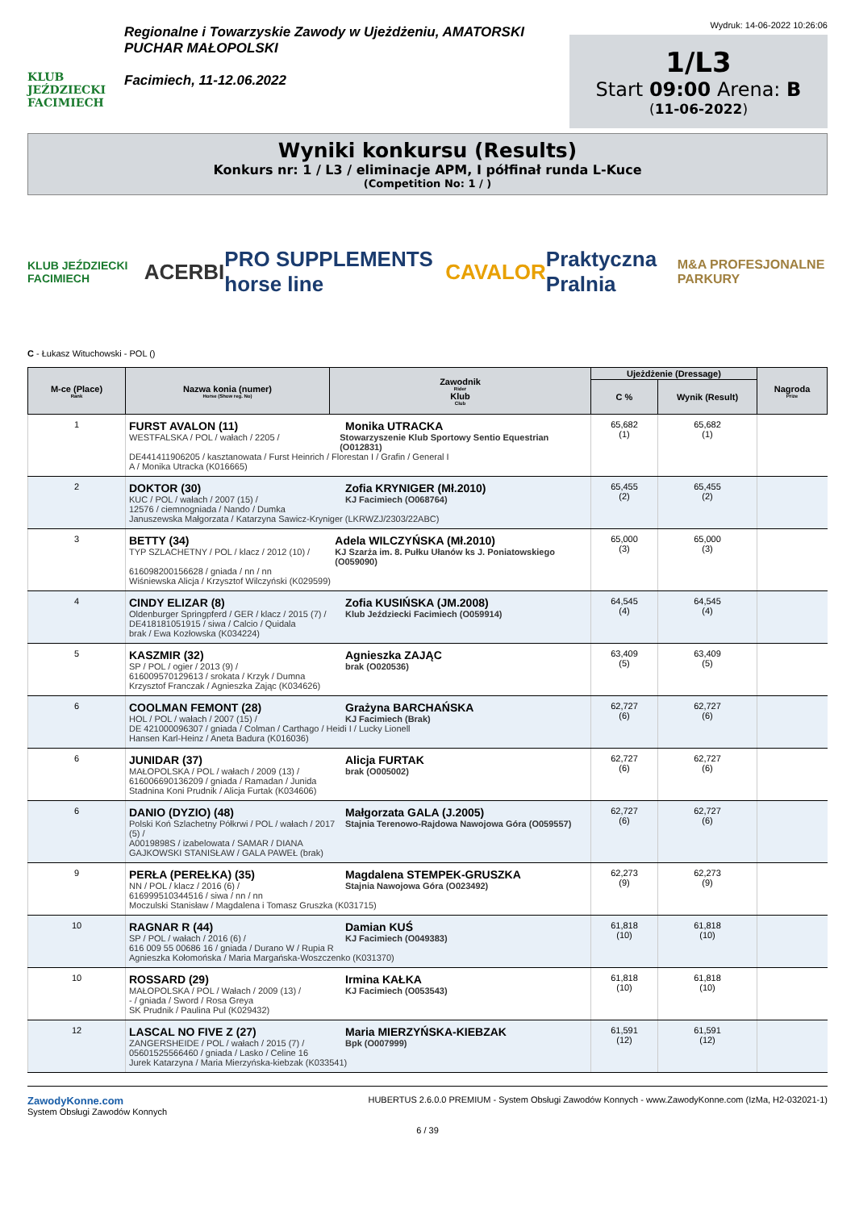KLUB JEŹDZIECKI FACIMIECH
Regionalne i Towarzyskie Zawody w Ujeżdżeniu, AMATORSKI PUCHAR MAŁOPOLSKI
Facimiech, 11-12.06.2022
Wydruk: 14-06-2022 10:26:06
1/L3
Start 09:00 Arena: B
(11-06-2022)
Wyniki konkursu (Results)
Konkurs nr: 1 / L3 / eliminacje APM, I półfinał runda L-Kuce
(Competition No: 1 / )
KLUB JEŹDZIECKI FACIMIECH ACERBI PRO SUPPLEMENTS horse line CAVALOR Praktyczna Pralnia M&A PROFESJONALNE PARKURY
C - Łukasz Witucho­wski - POL ()
| M-ce (Place) Rank | Nazwa konia (numer) Horse (Show reg. No) | Zawodnik Rider Klub Club | Ujeżdżenie (Dressage) | | Nagroda Prize |
| --- | --- | --- | --- | --- | --- |
| | | | C % | Wynik (Result) | |
| 1 | FURST AVALON (11) Monika UTRACKA WESTFALSKA / POL / wałach / 2205 / Stowarzyszenie Klub Sportowy Sentio Equestrian (O012831) DE441411906205 / kasztanowata / Furst Heinrich / Florestan I / Grafin / General I A / Monika Utracka (K016665) | | 65,682 (1) | 65,682 (1) | |
| 2 | DOKTOR (30) KUC / POL / wałach / 2007 (15) / Zofia KRYNIGER (Mł.2010) KJ Facimiech (O068764) 12576 / ciemnogniada / Nando / Dumka Januszewska Małgorzata / Katarzyna Sawicz-Kryniger (LKRWZJ/2303/22ABC) | | 65,455 (2) | 65,455 (2) | |
| 3 | BETTY (34) TYP SZLACHETNY / POL / klacz / 2012 (10) / Adela WILCZYŃSKA (Mł.2010) KJ Szarża im. 8. Pułku Ułanów ks J. Poniatowskiego (O059090) 616098200156628 / gniada / nn / nn Wiśniewska Alicja / Krzysztof Wilczyński (K029599) | | 65,000 (3) | 65,000 (3) | |
| 4 | CINDY ELIZAR (8) Oldenburger Springpferd / GER / klacz / 2015 (7) / Zofia KUSIŃSKA (JM.2008) Klub Jeździecki Facimiech (O059914) DE418181051915 / siwa / Calcio / Quidala brak / Ewa Kozłowska (K034224) | | 64,545 (4) | 64,545 (4) | |
| 5 | KASZMIR (32) SP / POL / ogier / 2013 (9) / Agnieszka ZAJĄC brak (O020536) 616009570129613 / srokata / Krzyk / Dumna Krzysztof Franczak / Agnieszka Zając (K034626) | | 63,409 (5) | 63,409 (5) | |
| 6 | COOLMAN FEMONT (28) HOL / POL / wałach / 2007 (15) / Grażyna BARCHAŃSKA KJ Facimiech (Brak) DE 421000096307 / gniada / Colman / Carthago / Heidi I / Lucky Lionell Hansen Karl-Heinz / Aneta Badura (K016036) | | 62,727 (6) | 62,727 (6) | |
| 6 | JUNIDAR (37) MAŁOPOLSKA / POL / wałach / 2009 (13) / Alicja FURTAK brak (O005002) 616006690136209 / gniada / Ramadan / Junida Stadnina Koni Prudnik / Alicja Furtak (K034606) | | 62,727 (6) | 62,727 (6) | |
| 6 | DANIO (DYZIO) (48) Polski Koń Szlachetny Półkrwi / POL / wałach / 2017 (5) / Małgorzata GALA (J.2005) Stajnia Terenowo-Rajdowa Nawojowa Góra (O059557) A0019898S / izabelowata / SAMAR / DIANA GAJKOWSKI STANISŁAW / GALA PAWEŁ (brak) | | 62,727 (6) | 62,727 (6) | |
| 9 | PERŁA (PEREŁKA) (35) NN / POL / klacz / 2016 (6) / Magdalena STEMPEK-GRUSZKA Stajnia Nawojowa Góra (O023492) 616999510344516 / siwa / nn / nn Moczulski Stanisław / Magdalena i Tomasz Gruszka (K031715) | | 62,273 (9) | 62,273 (9) | |
| 10 | RAGNAR R (44) SP / POL / wałach / 2016 (6) / Damian KUŚ KJ Facimiech (O049383) 616 009 55 00686 16 / gniada / Durano W / Rupia R Agnieszka Kołomońska / Maria Margańska-Woszczenko (K031370) | | 61,818 (10) | 61,818 (10) | |
| 10 | ROSSARD (29) MAŁOPOLSKA / POL / Wałach / 2009 (13) / Irmina KAŁKA KJ Facimiech (O053543) - / gniada / Sword / Rosa Greya SK Prudnik / Paulina Pul (K029432) | | 61,818 (10) | 61,818 (10) | |
| 12 | LASCAL NO FIVE Z (27) ZANGERSHEIDE / POL / wałach / 2015 (7) / Maria MIERZYŃSKA-KIEBZAK Bpk (O007999) 05601525566460 / gniada / Lasko / Celine 16 Jurek Katarzyna / Maria Mierzyńska-kiebzak (K033541) | | 61,591 (12) | 61,591 (12) | |
ZawodyKonne.com
System Obsługi Zawodów Konnych
HUBERTUS 2.6.0.0 PREMIUM - System Obsługi Zawodów Konnych - www.ZawodyKonne.com (IzMa, H2-032021-1)
6 / 39